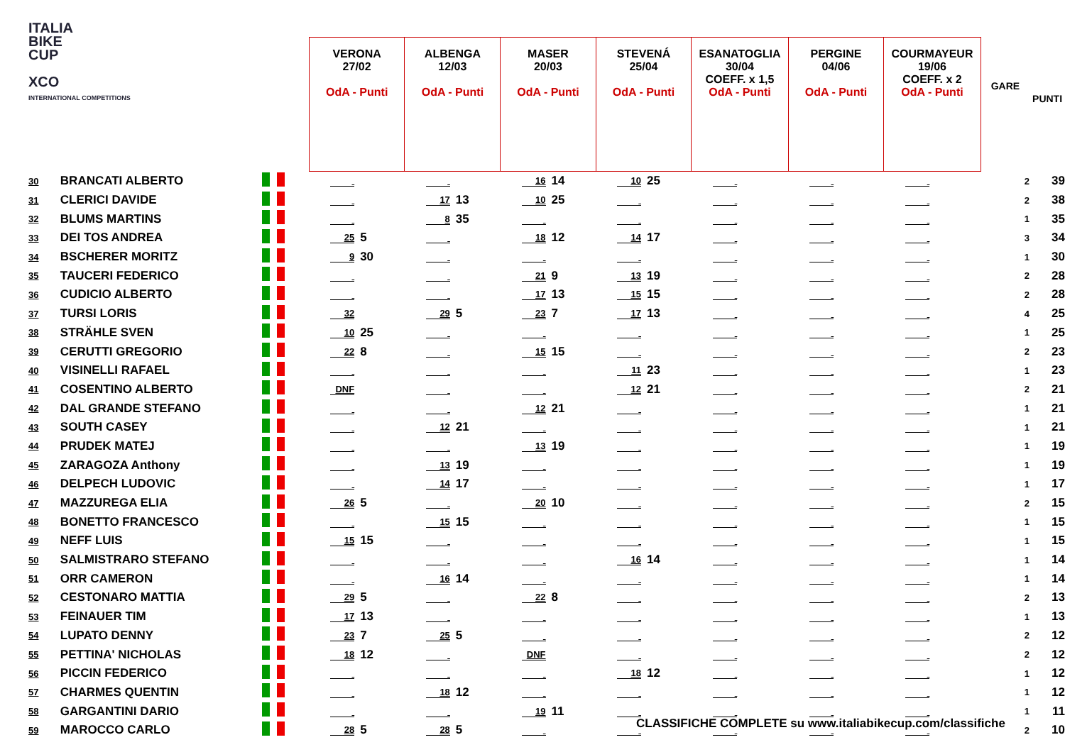ITALIA
BIKE
CUP
XCO
INTERNATIONAL COMPETITIONS
| | | | VERONA 27/02 OdA - Punti | | ALBENGA 12/03 OdA - Punti | | MASER 20/03 OdA - Punti | | STEVENÁ 25/04 OdA - Punti | | ESANATOGLIA 30/04 COEFF. x 1,5 OdA - Punti | | PERGINE 04/06 OdA - Punti | | COURMAYEUR 19/06 COEFF. x 2 OdA - Punti | | GARE | PUNTI |
| --- | --- | --- | --- | --- | --- | --- | --- | --- | --- | --- | --- | --- | --- | --- | --- | --- | --- | --- |
| 30 | BRANCATI ALBERTO | | | | | | 16 | 14 | 10 | 25 | | | | | | | 2 | 39 |
| 31 | CLERICI DAVIDE | | | | 17 | 13 | 10 | 25 | | | | | | | | | 2 | 38 |
| 32 | BLUMS MARTINS | | | | 8 | 35 | | | | | | | | | | | 1 | 35 |
| 33 | DEI TOS ANDREA | | 25 | 5 | | | 18 | 12 | 14 | 17 | | | | | | | 3 | 34 |
| 34 | BSCHERER MORITZ | | 9 | 30 | | | | | | | | | | | | | 1 | 30 |
| 35 | TAUCERI FEDERICO | | | | | | 21 | 9 | 13 | 19 | | | | | | | 2 | 28 |
| 36 | CUDICIO ALBERTO | | | | | | 17 | 13 | 15 | 15 | | | | | | | 2 | 28 |
| 37 | TURSI LORIS | | 32 | | 29 | 5 | 23 | 7 | 17 | 13 | | | | | | | 4 | 25 |
| 38 | STRÄHLE SVEN | | 10 | 25 | | | | | | | | | | | | | 1 | 25 |
| 39 | CERUTTI GREGORIO | | 22 | 8 | | | 15 | 15 | | | | | | | | | 2 | 23 |
| 40 | VISINELLI RAFAEL | | | | | | | | 11 | 23 | | | | | | | 1 | 23 |
| 41 | COSENTINO ALBERTO | | DNF | | | | | | 12 | 21 | | | | | | | 2 | 21 |
| 42 | DAL GRANDE STEFANO | | | | | | 12 | 21 | | | | | | | | | 1 | 21 |
| 43 | SOUTH CASEY | | | | 12 | 21 | | | | | | | | | | | 1 | 21 |
| 44 | PRUDEK MATEJ | | | | | | 13 | 19 | | | | | | | | | 1 | 19 |
| 45 | ZARAGOZA Anthony | | | | 13 | 19 | | | | | | | | | | | 1 | 19 |
| 46 | DELPECH LUDOVIC | | | | 14 | 17 | | | | | | | | | | | 1 | 17 |
| 47 | MAZZUREGA ELIA | | 26 | 5 | | | 20 | 10 | | | | | | | | | 2 | 15 |
| 48 | BONETTO FRANCESCO | | | | 15 | 15 | | | | | | | | | | | 1 | 15 |
| 49 | NEFF LUIS | | 15 | 15 | | | | | | | | | | | | | 1 | 15 |
| 50 | SALMISTRARO STEFANO | | | | | | | | 16 | 14 | | | | | | | 1 | 14 |
| 51 | ORR CAMERON | | | | 16 | 14 | | | | | | | | | | | 1 | 14 |
| 52 | CESTONARO MATTIA | | 29 | 5 | | | 22 | 8 | | | | | | | | | 2 | 13 |
| 53 | FEINAUER TIM | | 17 | 13 | | | | | | | | | | | | | 1 | 13 |
| 54 | LUPATO DENNY | | 23 | 7 | 25 | 5 | | | | | | | | | | | 2 | 12 |
| 55 | PETTINA' NICHOLAS | | 18 | 12 | | | DNF | | | | | | | | | | 2 | 12 |
| 56 | PICCIN FEDERICO | | | | | | | | 18 | 12 | | | | | | | 1 | 12 |
| 57 | CHARMES QUENTIN | | | | 18 | 12 | | | | | | | | | | | 1 | 12 |
| 58 | GARGANTINI DARIO | | | | | | 19 | 11 | | | | | | | | | 1 | 11 |
| 59 | MAROCCO CARLO | | 28 | 5 | 28 | 5 | | | | | | | | | | | 2 | 10 |
CLASSIFICHE COMPLETE su www.italiabikecup.com/classifiche